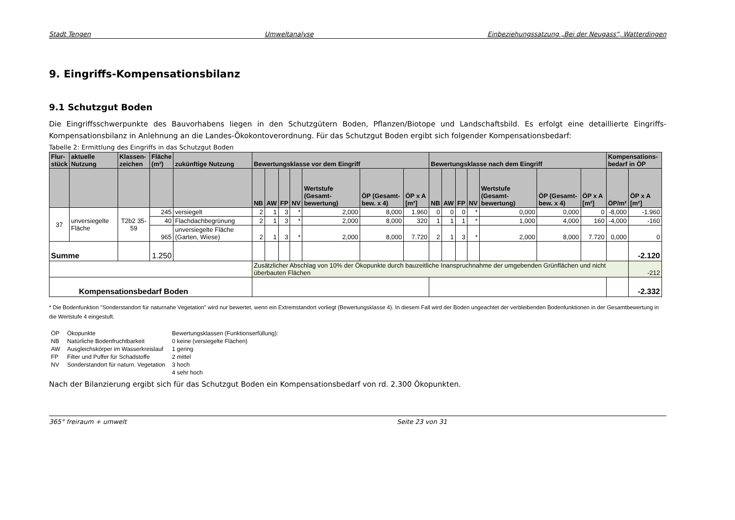Stadt Tengen Umweltanalyse Einbeziehungssatzung „Bei der Neugass“, Watterdingen
9. Eingriffs-Kompensationsbilanz
9.1 Schutzgut Boden
Die Eingriffsschwerpunkte des Bauvorhabens liegen in den Schutzgütern Boden, Pflanzen/Biotope und Landschaftsbild. Es erfolgt eine detaillierte Eingriffs-Kompensationsbilanz in Anlehnung an die Landes-Ökokontoverordnung. Für das Schutzgut Boden ergibt sich folgender Kompensationsbedarf:
Tabelle 2: Ermittlung des Eingriffs in das Schutzgut Boden
| Flur- stück | aktuelle Nutzung | Klassen- zeichen | Fläche (m²) | zukünftige Nutzung | Bewertungsklasse vor dem Eingriff | | | | | | | Bewertungsklasse nach dem Eingriff | | | | | | | Kompensations- bedarf in ÖP | |
| --- | --- | --- | --- | --- | --- | --- | --- | --- | --- | --- | --- | --- | --- | --- | --- | --- | --- | --- | --- | --- |
| | | | | | NB | AW | FP | NV | Wertstufe (Gesamt-bewertung) | ÖP (Gesamt-bew. x 4) | ÖP x A [m²] | NB | AW | FP | NV | Wertstufe (Gesamt-bewertung) | ÖP (Gesamt-bew. x 4) | ÖP x A [m²] | ÖP/m² | ÖP x A [m²] |
| 37 | unversiegelte Fläche | T2b2 35-59 | 245 | versiegelt | 2 | 1 | 3 | * | 2,000 | 8,000 | 1.960 | 0 | 0 | 0 | * | 0,000 | 0,000 | 0 | -8,000 | -1.960 |
| | | | 40 | Flachdachbegrünung | 2 | 1 | 3 | * | 2,000 | 8,000 | 320 | 1 | 1 | 1 | * | 1,000 | 4,000 | 160 | -4,000 | -160 |
| | | | 965 | unversiegelte Fläche (Garten, Wiese) | 2 | 1 | 3 | * | 2,000 | 8,000 | 7.720 | 2 | 1 | 3 | * | 2,000 | 8,000 | 7.720 | 0,000 | 0 |
| Summe | | | 1.250 | | | | | | | | | | | | | | | | | -2.120 |
| | | | | | Zusätzlicher Abschlag von 10% der Ökopunkte durch bauzeitliche Inanspruchnahme der umgebenden Grünflächen und nicht überbauten Flächen | | | | | | | | | | | | | | | -212 |
| Kompensationsbedarf Boden | | | | | | | | | | | | | | | | | | | | -2.332 |
* Die Bodenfunktion "Sonderstandort für naturnahe Vegetation" wird nur bewertet, wenn ein Extremstandort vorliegt (Bewertungsklasse 4). In diesem Fall wird der Boden ungeachtet der verbleibenden Bodenfunktionen in der Gesamtbewertung in die Wertstufe 4 eingestuft.
| ÖP | Ökopunkte | Bewertungsklassen (Funktionserfüllung): |
| NB | Natürliche Bodenfruchtbarkeit | 0 keine (versiegelte Flächen) |
| AW | Ausgleichskörper im Wasserkreislauf | 1 gering |
| FP | Filter und Puffer für Schadstoffe | 2 mittel |
| NV | Sonderstandort für naturn. Vegetation | 3 hoch |
| | | 4 sehr hoch |
Nach der Bilanzierung ergibt sich für das Schutzgut Boden ein Kompensationsbedarf von rd. 2.300 Ökopunkten.
365° freiraum + umwelt Seite 23 von 31